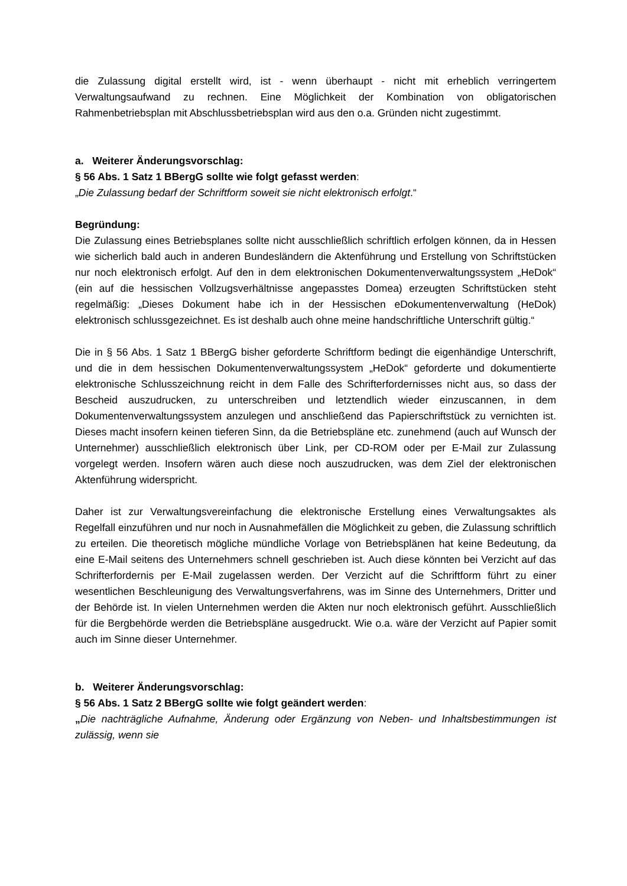die Zulassung digital erstellt wird, ist - wenn überhaupt - nicht mit erheblich verringertem Verwaltungsaufwand zu rechnen. Eine Möglichkeit der Kombination von obligatorischen Rahmenbetriebsplan mit Abschlussbetriebsplan wird aus den o.a. Gründen nicht zugestimmt.
a. Weiterer Änderungsvorschlag:
§ 56 Abs. 1 Satz 1 BBergG sollte wie folgt gefasst werden:
„Die Zulassung bedarf der Schriftform soweit sie nicht elektronisch erfolgt.“
Begründung:
Die Zulassung eines Betriebsplanes sollte nicht ausschließlich schriftlich erfolgen können, da in Hessen wie sicherlich bald auch in anderen Bundesländern die Aktenführung und Erstellung von Schriftstücken nur noch elektronisch erfolgt. Auf den in dem elektronischen Dokumentenverwaltungssystem „HeDok“ (ein auf die hessischen Vollzugsverhältnisse angepasstes Domea) erzeugten Schriftstücken steht regelmäßig: „Dieses Dokument habe ich in der Hessischen eDokumentenverwaltung (HeDok) elektronisch schlussgezeichnet. Es ist deshalb auch ohne meine handschriftliche Unterschrift gültig.“
Die in § 56 Abs. 1 Satz 1 BBergG bisher geforderte Schriftform bedingt die eigenhändige Unterschrift, und die in dem hessischen Dokumentenverwaltungssystem „HeDok“ geforderte und dokumentierte elektronische Schlusszeichnung reicht in dem Falle des Schrifterfordernisses nicht aus, so dass der Bescheid auszudrucken, zu unterschreiben und letztendlich wieder einzuscannen, in dem Dokumentenverwaltungssystem anzulegen und anschließend das Papierschriftstück zu vernichten ist. Dieses macht insofern keinen tieferen Sinn, da die Betriebspläne etc. zunehmend (auch auf Wunsch der Unternehmer) ausschließlich elektronisch über Link, per CD-ROM oder per E-Mail zur Zulassung vorgelegt werden. Insofern wären auch diese noch auszudrucken, was dem Ziel der elektronischen Aktenführung widerspricht.
Daher ist zur Verwaltungsvereinfachung die elektronische Erstellung eines Verwaltungsaktes als Regelfall einzuführen und nur noch in Ausnahmefällen die Möglichkeit zu geben, die Zulassung schriftlich zu erteilen. Die theoretisch mögliche mündliche Vorlage von Betriebsplänen hat keine Bedeutung, da eine E-Mail seitens des Unternehmers schnell geschrieben ist. Auch diese könnten bei Verzicht auf das Schrifterfordernis per E-Mail zugelassen werden. Der Verzicht auf die Schriftform führt zu einer wesentlichen Beschleunigung des Verwaltungsverfahrens, was im Sinne des Unternehmers, Dritter und der Behörde ist. In vielen Unternehmen werden die Akten nur noch elektronisch geführt. Ausschließlich für die Bergbehörde werden die Betriebspläne ausgedruckt. Wie o.a. wäre der Verzicht auf Papier somit auch im Sinne dieser Unternehmer.
b. Weiterer Änderungsvorschlag:
§ 56 Abs. 1 Satz 2 BBergG sollte wie folgt geändert werden:
„Die nachträgliche Aufnahme, Änderung oder Ergänzung von Neben- und Inhaltsbestimmungen ist zulässig, wenn sie